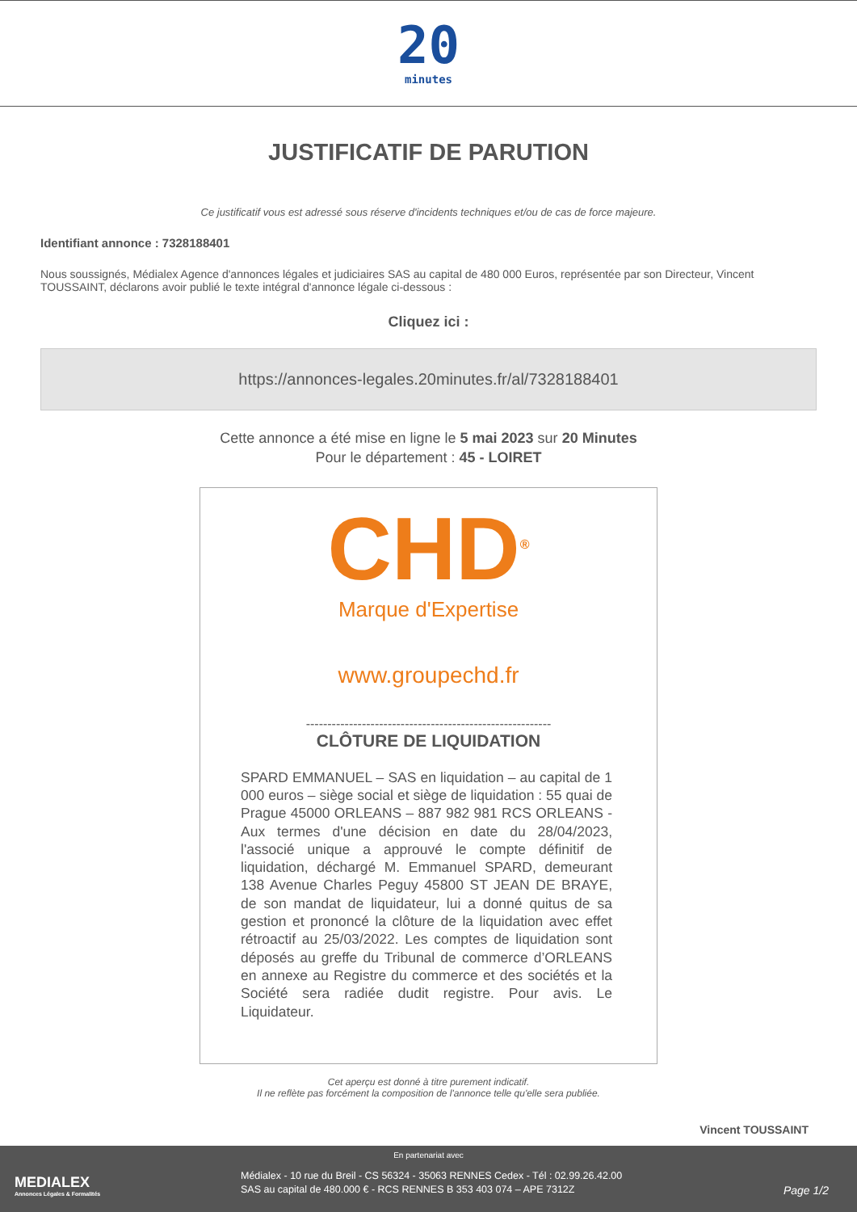20
minutes
JUSTIFICATIF DE PARUTION
Ce justificatif vous est adressé sous réserve d'incidents techniques et/ou de cas de force majeure.
Identifiant annonce : 7328188401
Nous soussignés, Médialex Agence d'annonces légales et judiciaires SAS au capital de 480 000 Euros, représentée par son Directeur, Vincent TOUSSAINT, déclarons avoir publié le texte intégral d'annonce légale ci-dessous :
Cliquez ici :
https://annonces-legales.20minutes.fr/al/7328188401
Cette annonce a été mise en ligne le 5 mai 2023 sur 20 Minutes
Pour le département : 45 - LOIRET
CHD<sup>®</sup>
Marque d'Expertise
www.groupechd.fr
---------------------------------------------------------
CLÔTURE DE LIQUIDATION
SPARD EMMANUEL – SAS en liquidation – au capital de 1 000 euros – siège social et siège de liquidation : 55 quai de Prague 45000 ORLEANS – 887 982 981 RCS ORLEANS - Aux termes d'une décision en date du 28/04/2023, l'associé unique a approuvé le compte définitif de liquidation, déchargé M. Emmanuel SPARD, demeurant 138 Avenue Charles Peguy 45800 ST JEAN DE BRAYE, de son mandat de liquidateur, lui a donné quitus de sa gestion et prononcé la clôture de la liquidation avec effet rétroactif au 25/03/2022. Les comptes de liquidation sont déposés au greffe du Tribunal de commerce d’ORLEANS en annexe au Registre du commerce et des sociétés et la Société sera radiée dudit registre. Pour avis. Le Liquidateur.
Cet aperçu est donné à titre purement indicatif.
Il ne reflète pas forcément la composition de l'annonce telle qu'elle sera publiée.
Vincent TOUSSAINT
En partenariat avec
MEDIALEX
Annonces Légales & Formalités
Médialex - 10 rue du Breil - CS 56324 - 35063 RENNES Cedex - Tél : 02.99.26.42.00
SAS au capital de 480.000 € - RCS RENNES B 353 403 074 – APE 7312Z
Page 1/2